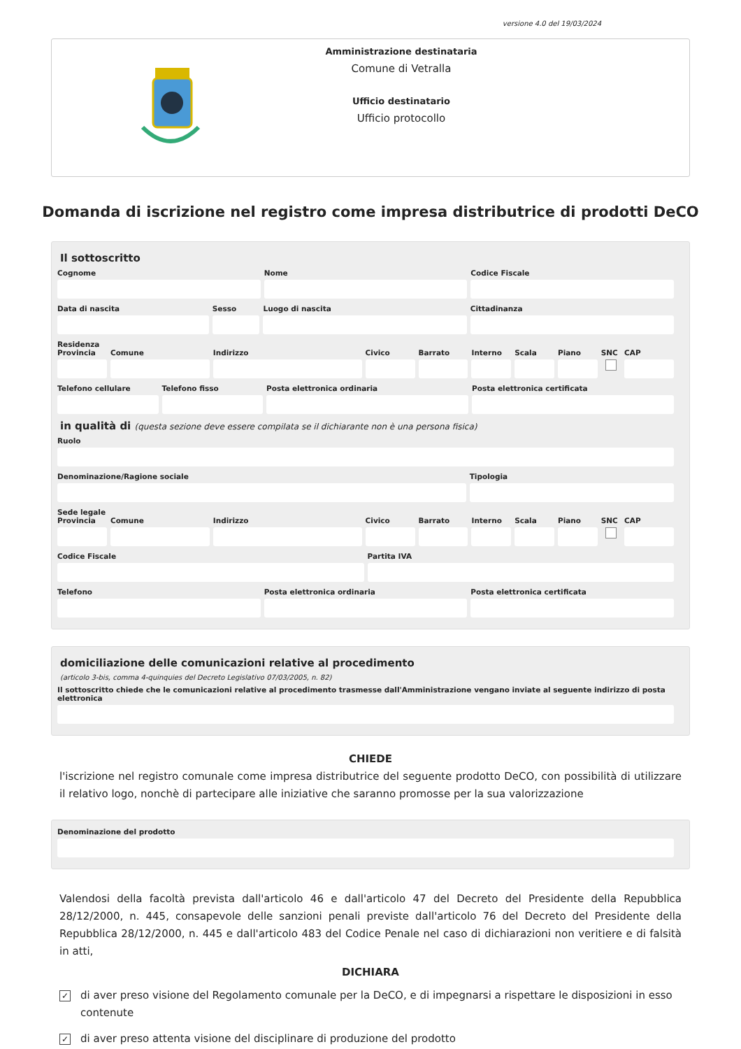versione 4.0 del 19/03/2024
Amministrazione destinataria
Comune di Vetralla
Ufficio destinatario
Ufficio protocollo
Domanda di iscrizione nel registro come impresa distributrice di prodotti DeCO
Il sottoscritto
Cognome Nome Codice Fiscale
Data di nascita Sesso Luogo di nascita Cittadinanza
Residenza
Provincia Comune Indirizzo Civico Barrato Interno Scala Piano SNC CAP
Telefono cellulare Telefono fisso Posta elettronica ordinaria Posta elettronica certificata
in qualità di (questa sezione deve essere compilata se il dichiarante non è una persona fisica)
Ruolo
Denominazione/Ragione sociale Tipologia
Sede legale
Provincia Comune Indirizzo Civico Barrato Interno Scala Piano SNC CAP
Codice Fiscale Partita IVA
Telefono Posta elettronica ordinaria Posta elettronica certificata
domiciliazione delle comunicazioni relative al procedimento
(articolo 3-bis, comma 4-quinquies del Decreto Legislativo 07/03/2005, n. 82)
Il sottoscritto chiede che le comunicazioni relative al procedimento trasmesse dall'Amministrazione vengano inviate al seguente indirizzo di posta elettronica
CHIEDE
l'iscrizione nel registro comunale come impresa distributrice del seguente prodotto DeCO, con possibilità di utilizzare il relativo logo, nonchè di partecipare alle iniziative che saranno promosse per la sua valorizzazione
Denominazione del prodotto
Valendosi della facoltà prevista dall'articolo 46 e dall'articolo 47 del Decreto del Presidente della Repubblica 28/12/2000, n. 445, consapevole delle sanzioni penali previste dall'articolo 76 del Decreto del Presidente della Repubblica 28/12/2000, n. 445 e dall'articolo 483 del Codice Penale nel caso di dichiarazioni non veritiere e di falsità in atti,
DICHIARA
✓ di aver preso visione del Regolamento comunale per la DeCO, e di impegnarsi a rispettare le disposizioni in esso contenute
✓ di aver preso attenta visione del disciplinare di produzione del prodotto